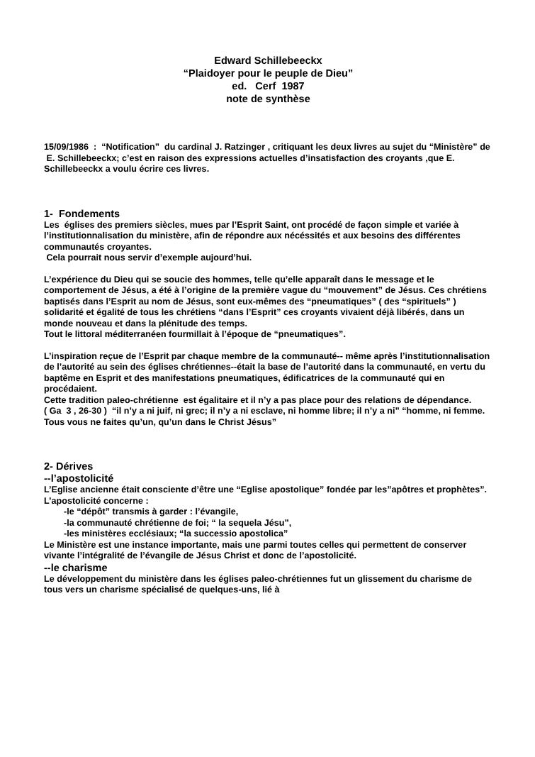Edward Schillebeeckx
“Plaidoyer pour le peuple de Dieu”
ed. Cerf 1987
note de synthèse
15/09/1986 : “Notification” du cardinal J. Ratzinger , critiquant les deux livres au sujet du “Ministère” de E. Schillebeeckx; c’est en raison des expressions actuelles d’insatisfaction des croyants ,que E. Schillebeeckx a voulu écrire ces livres.
1- Fondements
Les églises des premiers siècles, mues par l’Esprit Saint, ont procédé de façon simple et variée à l’institutionnalisation du ministère, afin de répondre aux nécéssités et aux besoins des différentes communautés croyantes.
Cela pourrait nous servir d’exemple aujourd’hui.
L’expérience du Dieu qui se soucie des hommes, telle qu’elle apparaît dans le message et le comportement de Jésus, a été à l’origine de la première vague du “mouvement” de Jésus. Ces chrétiens baptisés dans l’Esprit au nom de Jésus, sont eux-mêmes des “pneumatiques” ( des “spirituels” ) solidarité et égalité de tous les chrétiens “dans l’Esprit” ces croyants vivaient déjà libérés, dans un monde nouveau et dans la plénitude des temps.
Tout le littoral méditerranéen fourmillait à l’époque de “pneumatiques”.
L’inspiration reçue de l’Esprit par chaque membre de la communauté-- même après l’institutionnalisation de l’autorité au sein des églises chrétiennes--était la base de l’autorité dans la communauté, en vertu du baptême en Esprit et des manifestations pneumatiques, édificatrices de la communauté qui en procédaient.
Cette tradition paleo-chrétienne est égalitaire et il n’y a pas place pour des relations de dépendance.
( Ga 3 , 26-30 ) “il n’y a ni juif, ni grec; il n’y a ni esclave, ni homme libre; il n’y a ni” “homme, ni femme. Tous vous ne faites qu’un, qu’un dans le Christ Jésus”
2- Dérives
--l’apostolicité
L’Eglise ancienne était consciente d’être une “Eglise apostolique” fondée par les”apôtres et prophètes”. L’apostolicité concerne :
-le “dépôt” transmis à garder : l’évangile,
-la communauté chrétienne de foi; “ la sequela Jésu”,
-les ministères ecclésiaux; “la successio apostolica”
Le Ministère est une instance importante, mais une parmi toutes celles qui permettent de conserver vivante l’intégralité de l’évangile de Jésus Christ et donc de l’apostolicité.
--le charisme
Le développement du ministère dans les églises paleo-chrétiennes fut un glissement du charisme de tous vers un charisme spécialisé de quelques-uns, lié à